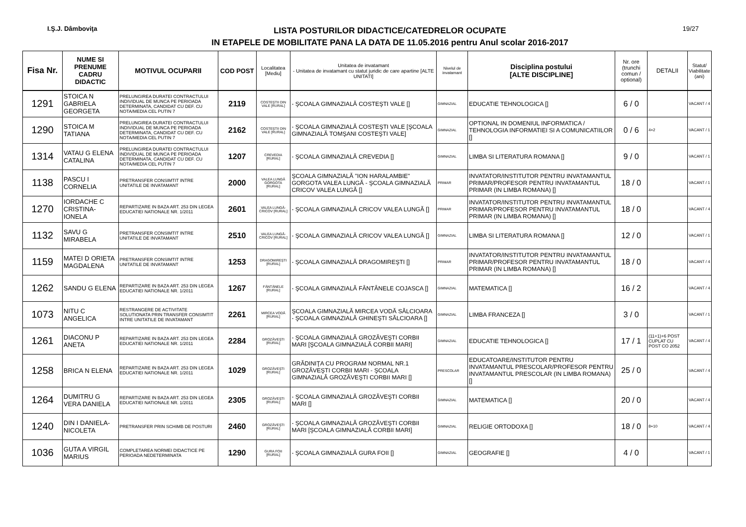I.Ş.J. Dâmboviţa
LISTA POSTURILOR DIDACTICE/CATEDRELOR OCUPATE
IN ETAPELE DE MOBILITATE PANA LA DATA DE 11.05.2016 pentru Anul scolar 2016-2017
19/27
| Fisa Nr. | NUME SI PRENUME CADRU DIDACTIC | MOTIVUL OCUPARII | COD POST | Localitatea [Mediu] | Unitatea de invatamant - Unitatea de invatamant cu statut juridic de care apartine [ALTE UNITATI] | Nivelul de invatamant | Disciplina postului [ALTE DISCIPLINE] | Nr. ore (trunchi comun / optional) | DETALII | Statut/ Viabilitate (ani) |
| --- | --- | --- | --- | --- | --- | --- | --- | --- | --- | --- |
| 1291 | STOICA N GABRIELA GEORGETA | PRELUNGIREA DURATEI CONTRACTULUI INDIVIDUAL DE MUNCA PE PERIOADA DETERMINATA, CANDIDAT CU DEF. CU NOTA/MEDIA CEL PUTIN 7 | 2119 | COSTEŞTII DIN VALE [RURAL] | - ŞCOALA GIMNAZIALĂ COSTEŞTI VALE [] | GIMNAZIAL | EDUCATIE TEHNOLOGICA [] | 6 / 0 | | VACANT / 4 |
| 1290 | STOICA M TATIANA | PRELUNGIREA DURATEI CONTRACTULUI INDIVIDUAL DE MUNCA PE PERIOADA DETERMINATA, CANDIDAT CU DEF. CU NOTA/MEDIA CEL PUTIN 7 | 2162 | COSTEŞTII DIN VALE [RURAL] | - ŞCOALA GIMNAZIALĂ COSTEŞTI VALE [ŞCOALA GIMNAZIALĂ TOMŞANI COSTEŞTI VALE] | GIMNAZIAL | OPTIONAL IN DOMENIUL INFORMATICA / TEHNOLOGIA INFORMATIEI SI A COMUNICATIILOR [] | 0 / 6 | 4+2 | VACANT / 1 |
| 1314 | VATAU G ELENA CATALINA | PRELUNGIREA DURATEI CONTRACTULUI INDIVIDUAL DE MUNCA PE PERIOADA DETERMINATA, CANDIDAT CU DEF. CU NOTA/MEDIA CEL PUTIN 7 | 1207 | CREVEDIA [RURAL] | - ŞCOALA GIMNAZIALĂ CREVEDIA [] | GIMNAZIAL | LIMBA SI LITERATURA ROMANA [] | 9 / 0 | | VACANT / 1 |
| 1138 | PASCU I CORNELIA | PRETRANSFER CONSIMTIT INTRE UNITATILE DE INVATAMANT | 2000 | VALEA LUNGĂ GORGOTA [RURAL] | ŞCOALA GIMNAZIALĂ "ION HARALAMBIE" GORGOTA VALEA LUNGĂ - ŞCOALA GIMNAZIALĂ CRICOV VALEA LUNGĂ [] | PRIMAR | INVATATOR/INSTITUTOR PENTRU INVATAMANTUL PRIMAR/PROFESOR PENTRU INVATAMANTUL PRIMAR (IN LIMBA ROMANA) [] | 18 / 0 | | VACANT / 1 |
| 1270 | IORDACHE C CRISTINA-IONELA | REPARTIZARE IN BAZA ART. 253 DIN LEGEA EDUCATIEI NATIONALE NR. 1/2011 | 2601 | VALEA LUNGĂ-CRICOV [RURAL] | - ŞCOALA GIMNAZIALĂ CRICOV VALEA LUNGĂ [] | PRIMAR | INVATATOR/INSTITUTOR PENTRU INVATAMANTUL PRIMAR/PROFESOR PENTRU INVATAMANTUL PRIMAR (IN LIMBA ROMANA) [] | 18 / 0 | | VACANT / 4 |
| 1132 | SAVU G MIRABELA | PRETRANSFER CONSIMTIT INTRE UNITATILE DE INVATAMANT | 2510 | VALEA LUNGĂ-CRICOV [RURAL] | - ŞCOALA GIMNAZIALĂ CRICOV VALEA LUNGĂ [] | GIMNAZIAL | LIMBA SI LITERATURA ROMANA [] | 12 / 0 | | VACANT / 1 |
| 1159 | MATEI D ORIETA MAGDALENA | PRETRANSFER CONSIMTIT INTRE UNITATILE DE INVATAMANT | 1253 | DRAGOMIREŞTI [RURAL] | - ŞCOALA GIMNAZIALĂ DRAGOMIREŞTI [] | PRIMAR | INVATATOR/INSTITUTOR PENTRU INVATAMANTUL PRIMAR/PROFESOR PENTRU INVATAMANTUL PRIMAR (IN LIMBA ROMANA) [] | 18 / 0 | | VACANT / 4 |
| 1262 | SANDU G ELENA | REPARTIZARE IN BAZA ART. 253 DIN LEGEA EDUCATIEI NATIONALE NR. 1/2011 | 1267 | FÂNTÂNELE [RURAL] | - ŞCOALA GIMNAZIALĂ FÂNTÂNELE COJASCA [] | GIMNAZIAL | MATEMATICA [] | 16 / 2 | | VACANT / 4 |
| 1073 | NITU C ANGELICA | RESTRANGERE DE ACTIVITATE SOLUTIONATA PRIN TRANSFER CONSIMTIT INTRE UNITATILE DE INVATAMANT | 2261 | MIRCEA VODĂ [RURAL] | ŞCOALA GIMNAZIALĂ MIRCEA VODĂ SĂLCIOARA - ŞCOALA GIMNAZIALĂ GHINEŞTI SĂLCIOARA [] | GIMNAZIAL | LIMBA FRANCEZA [] | 3 / 0 | | VACANT / 1 |
| 1261 | DIACONU P ANETA | REPARTIZARE IN BAZA ART. 253 DIN LEGEA EDUCATIEI NATIONALE NR. 1/2011 | 2284 | GROZĂVEŞTI [RURAL] | - ŞCOALA GIMNAZIALĂ GROZĂVEŞTI CORBII MARI [ŞCOALA GIMNAZIALĂ CORBII MARI] | GIMNAZIAL | EDUCATIE TEHNOLOGICA [] | 17 / 1 | (11+1)+6 POST CUPLAT CU POST CO 2052 | VACANT / 4 |
| 1258 | BRICA N ELENA | REPARTIZARE IN BAZA ART. 253 DIN LEGEA EDUCATIEI NATIONALE NR. 1/2011 | 1029 | GROZĂVEŞTI [RURAL] | GRĂDINIŢA CU PROGRAM NORMAL NR.1 GROZĂVEŞTI CORBII MARI - ŞCOALA GIMNAZIALĂ GROZĂVEŞTI CORBII MARI [] | PRESCOLAR | EDUCATOARE/INSTITUTOR PENTRU INVATAMANTUL PRESCOLAR/PROFESOR PENTRU INVATAMANTUL PRESCOLAR (IN LIMBA ROMANA) [] | 25 / 0 | | VACANT / 4 |
| 1264 | DUMITRU G VERA DANIELA | REPARTIZARE IN BAZA ART. 253 DIN LEGEA EDUCATIEI NATIONALE NR. 1/2011 | 2305 | GROZĂVEŞTI [RURAL] | - ŞCOALA GIMNAZIALĂ GROZĂVEŞTI CORBII MARI [] | GIMNAZIAL | MATEMATICA [] | 20 / 0 | | VACANT / 4 |
| 1240 | DIN I DANIELA-NICOLETA | PRETRANSFER PRIN SCHIMB DE POSTURI | 2460 | GROZĂVEŞTI [RURAL] | - ŞCOALA GIMNAZIALĂ GROZĂVEŞTI CORBII MARI [ŞCOALA GIMNAZIALĂ CORBII MARI] | GIMNAZIAL | RELIGIE ORTODOXA [] | 18 / 0 | 8+10 | VACANT / 4 |
| 1036 | GUTA A VIRGIL MARIUS | COMPLETAREA NORMEI DIDACTICE PE PERIOADA NEDETERMINATA | 1290 | GURA FOII [RURAL] | - ŞCOALA GIMNAZIALĂ GURA FOII [] | GIMNAZIAL | GEOGRAFIE [] | 4 / 0 | | VACANT / 1 |